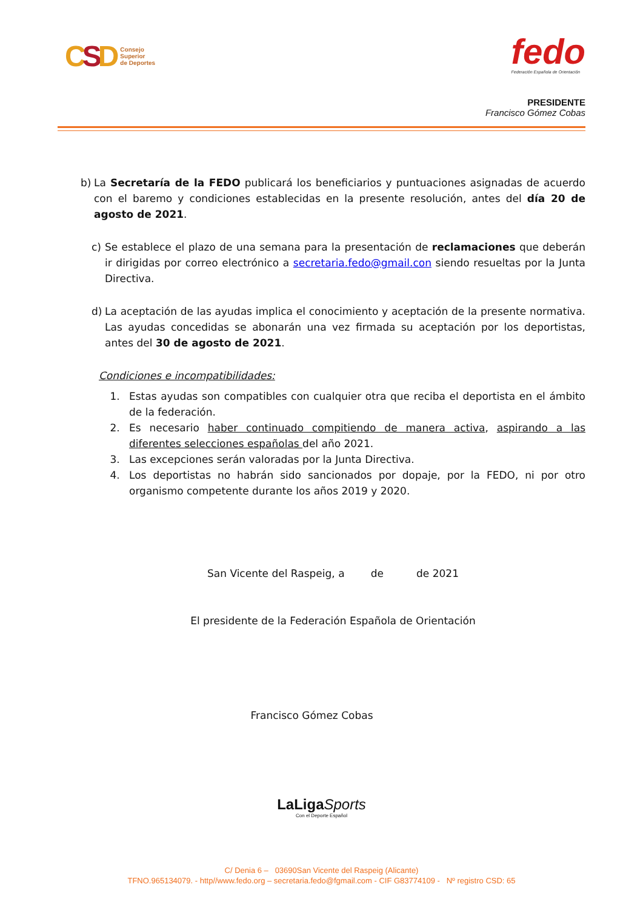CSD
Consejo
Superior
de Deportes
fedo
Federación Española de Orientación
PRESIDENTE
Francisco Gómez Cobas
b) La Secretaría de la FEDO publicará los beneficiarios y puntuaciones asignadas de acuerdo con el baremo y condiciones establecidas en la presente resolución, antes del día 20 de agosto de 2021.
c) Se establece el plazo de una semana para la presentación de reclamaciones que deberán ir dirigidas por correo electrónico a secretaria.fedo@gmail.con siendo resueltas por la Junta Directiva.
d) La aceptación de las ayudas implica el conocimiento y aceptación de la presente normativa. Las ayudas concedidas se abonarán una vez firmada su aceptación por los deportistas, antes del 30 de agosto de 2021.
Condiciones e incompatibilidades:
1. Estas ayudas son compatibles con cualquier otra que reciba el deportista en el ámbito de la federación.
2. Es necesario haber continuado compitiendo de manera activa, aspirando a las diferentes selecciones españolas del año 2021.
3. Las excepciones serán valoradas por la Junta Directiva.
4. Los deportistas no habrán sido sancionados por dopaje, por la FEDO, ni por otro organismo competente durante los años 2019 y 2020.
San Vicente del Raspeig, a de de 2021
El presidente de la Federación Española de Orientación
Francisco Gómez Cobas
LaLigaSports
Con el Deporte Español
C/ Denia 6 – 03690San Vicente del Raspeig (Alicante)
TFNO.965134079. - http//www.fedo.org – secretaria.fedo@fgmail.com - CIF G83774109 - Nº registro CSD: 65